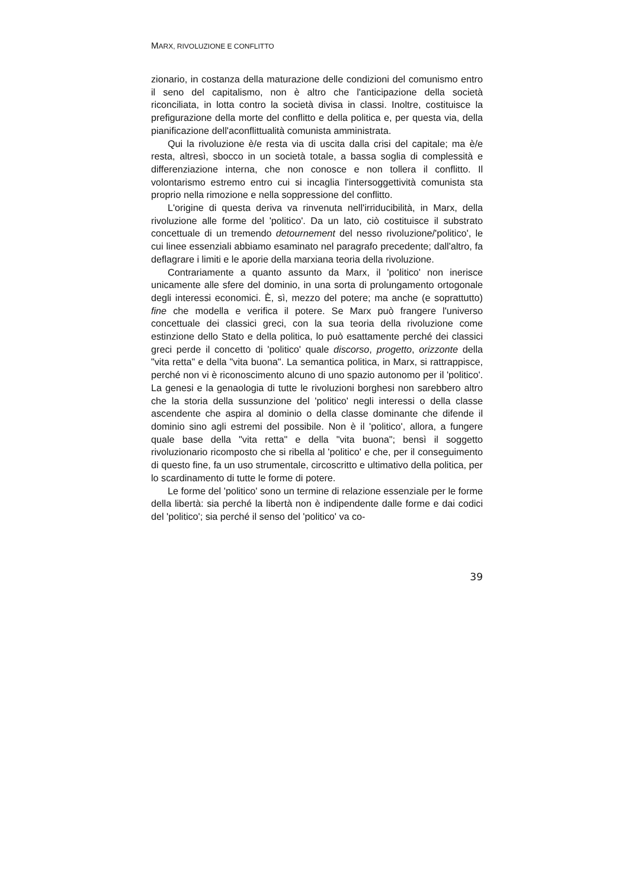MARX, RIVOLUZIONE E CONFLITTO
zionario, in costanza della maturazione delle condizioni del comunismo entro il seno del capitalismo, non è altro che l'anticipazione della società riconciliata, in lotta contro la società divisa in classi. Inoltre, costituisce la prefigurazione della morte del conflitto e della politica e, per questa via, della pianificazione dell'aconflittualità comunista amministrata.
Qui la rivoluzione è/e resta via di uscita dalla crisi del capitale; ma è/e resta, altresì, sbocco in un società totale, a bassa soglia di complessità e differenziazione interna, che non conosce e non tollera il conflitto. Il volontarismo estremo entro cui si incaglia l'intersoggettività comunista sta proprio nella rimozione e nella soppressione del conflitto.
L'origine di questa deriva va rinvenuta nell'irriducibilità, in Marx, della rivoluzione alle forme del 'politico'. Da un lato, ciò costituisce il substrato concettuale di un tremendo detournement del nesso rivoluzione/'politico', le cui linee essenziali abbiamo esaminato nel paragrafo precedente; dall'altro, fa deflagrare i limiti e le aporie della marxiana teoria della rivoluzione.
Contrariamente a quanto assunto da Marx, il 'politico' non inerisce unicamente alle sfere del dominio, in una sorta di prolungamento ortogonale degli interessi economici. È, sì, mezzo del potere; ma anche (e soprattutto) fine che modella e verifica il potere. Se Marx può frangere l'universo concettuale dei classici greci, con la sua teoria della rivoluzione come estinzione dello Stato e della politica, lo può esattamente perché dei classici greci perde il concetto di 'politico' quale discorso, progetto, orizzonte della "vita retta" e della "vita buona". La semantica politica, in Marx, si rattrappisce, perché non vi è riconoscimento alcuno di uno spazio autonomo per il 'politico'. La genesi e la genaologia di tutte le rivoluzioni borghesi non sarebbero altro che la storia della sussunzione del 'politico' negli interessi o della classe ascendente che aspira al dominio o della classe dominante che difende il dominio sino agli estremi del possibile. Non è il 'politico', allora, a fungere quale base della "vita retta" e della "vita buona"; bensì il soggetto rivoluzionario ricomposto che si ribella al 'politico' e che, per il conseguimento di questo fine, fa un uso strumentale, circoscritto e ultimativo della politica, per lo scardinamento di tutte le forme di potere.
Le forme del 'politico' sono un termine di relazione essenziale per le forme della libertà: sia perché la libertà non è indipendente dalle forme e dai codici del 'politico'; sia perché il senso del 'politico' va co-
39